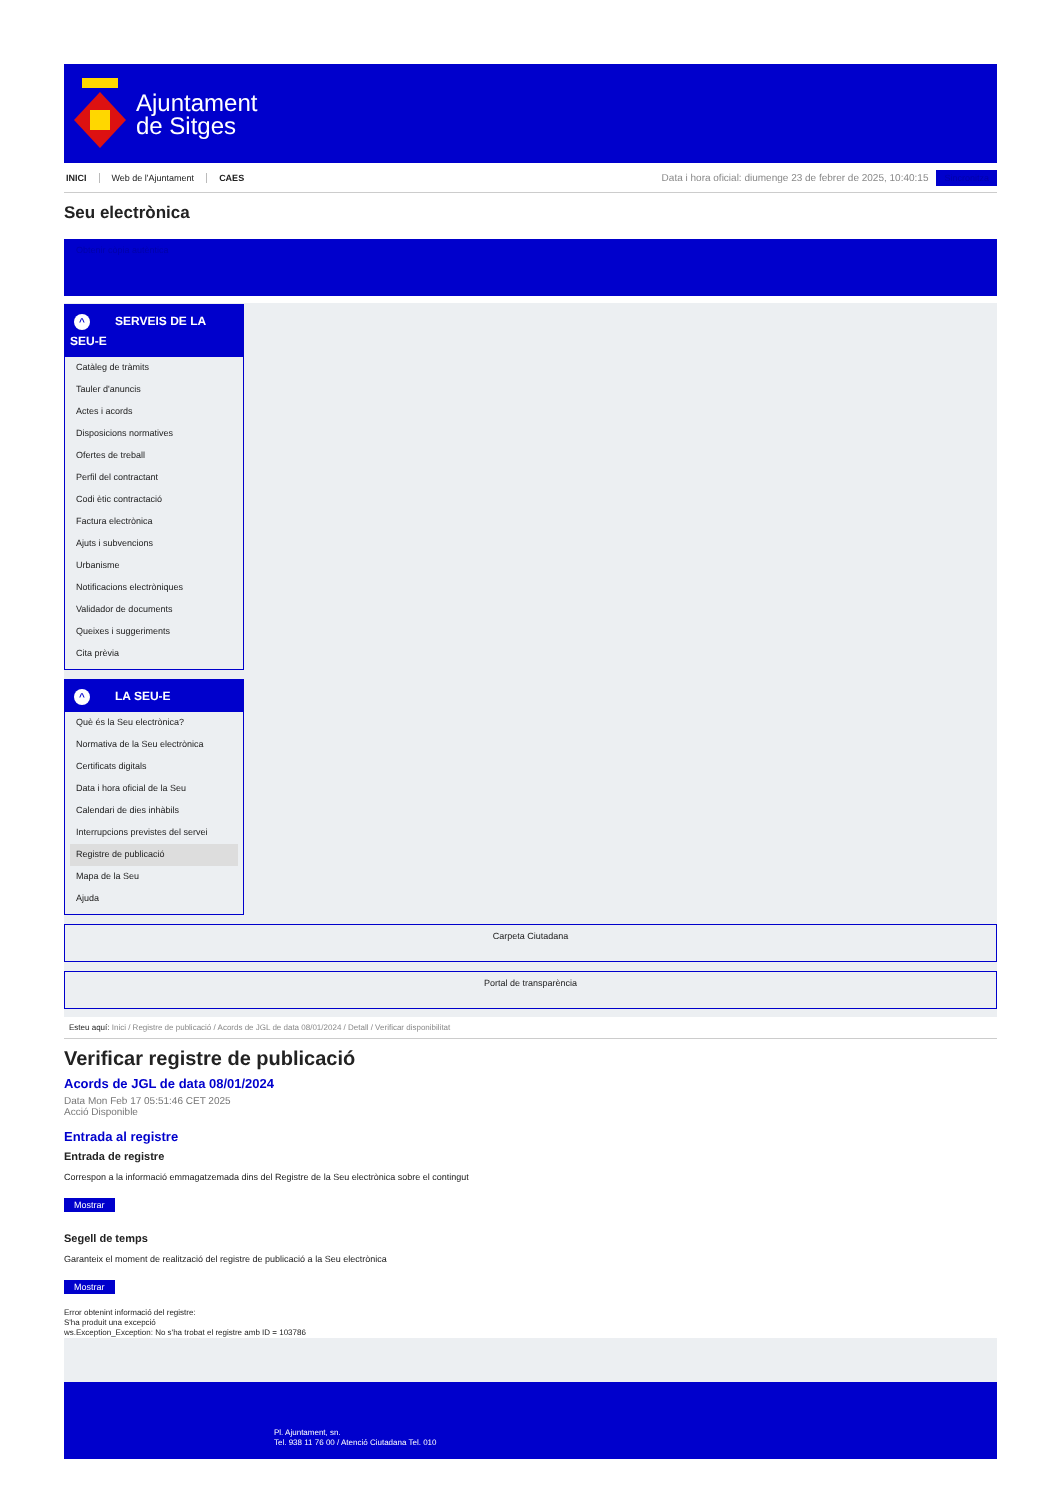Ajuntament
de Sitges
INICI Web de l'Ajuntament CAES
Data i hora oficial: diumenge 23 de febrer de 2025, 10:40:15
Sincronitza
Seu electrònica
Obtenir còpia autèntica
^ SERVEIS DE LA
SEU-E
Catàleg de tràmits
Tauler d'anuncis
Actes i acords
Disposicions normatives
Ofertes de treball
Perfil del contractant
Codi ètic contractació
Factura electrònica
Ajuts i subvencions
Urbanisme
Notificacions electròniques
Validador de documents
Queixes i suggeriments
Cita prèvia
^ LA SEU-E
Què és la Seu electrònica?
Normativa de la Seu electrònica
Certificats digitals
Data i hora oficial de la Seu
Calendari de dies inhàbils
Interrupcions previstes del servei
Registre de publicació
Mapa de la Seu
Ajuda
Carpeta Ciutadana
Portal de transparència
Esteu aquí: Inici / Registre de publicació / Acords de JGL de data 08/01/2024 / Detall / Verificar disponibilitat
Verificar registre de publicació
Acords de JGL de data 08/01/2024
Data Mon Feb 17 05:51:46 CET 2025
Acció Disponible
Entrada al registre
Entrada de registre
Correspon a la informació emmagatzemada dins del Registre de la Seu electrònica sobre el contingut
Mostrar
Segell de temps
Garanteix el moment de realització del registre de publicació a la Seu electrònica
Mostrar
Error obtenint informació del registre:
S'ha produit una excepció
ws.Exception_Exception: No s'ha trobat el registre amb ID = 103786
Pl. Ajuntament, sn.
Tel. 938 11 76 00 / Atenció Ciutadana Tel. 010